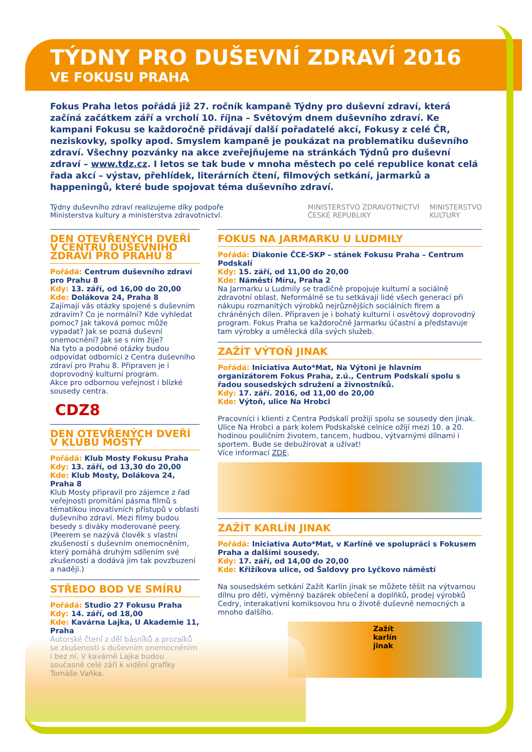TÝDNY PRO DUŠEVNÍ ZDRAVÍ 2016
VE FOKUSU PRAHA
Fokus Praha letos pořádá již 27. ročník kampaně Týdny pro duševní zdraví, která začíná začátkem září a vrcholí 10. října – Světovým dnem duševního zdraví. Ke kampani Fokusu se každoročně přidávají další pořadatelé akcí, Fokusy z celé ČR, neziskovky, spolky apod. Smyslem kampaně je poukázat na problematiku duševního zdraví. Všechny pozvánky na akce zveřejňujeme na stránkách Týdnů pro duševní zdraví – www.tdz.cz. I letos se tak bude v mnoha městech po celé republice konat celá řada akcí – výstav, přehlídek, literárních čtení, filmových setkání, jarmarků a happeningů, které bude spojovat téma duševního zdraví.
Týdny duševního zdraví realizujeme díky podpoře
Ministerstva kultury a ministerstva zdravotnictví.
MINISTERSTVO ZDRAVOTNICTVÍ
ČESKÉ REPUBLIKY MINISTERSTVO
KULTURY
DEN OTEVŘENÝCH DVEŘÍ V CENTRU DUŠEVNÍHO ZDRAVÍ PRO PRAHU 8
Pořádá: Centrum duševního zdraví pro Prahu 8
Kdy: 13. září, od 16,00 do 20,00
Kde: Dolákova 24, Praha 8
Zajímají vás otázky spojené s duševním zdravím? Co je normální? Kde vyhledat pomoc? Jak taková pomoc může vypadat? Jak se pozná duševní onemocnění? Jak se s ním žije?
Na tyto a podobné otázky budou odpovídat odborníci z Centra duševního zdraví pro Prahu 8. Připraven je i doprovodný kulturní program.
Akce pro odbornou veřejnost i blízké sousedy centra.
CDZ8
DEN OTEVŘENÝCH DVEŘÍ
V KLUBU MOSTY
Pořádá: Klub Mosty Fokusu Praha
Kdy: 13. září, od 13,30 do 20,00
Kde: Klub Mosty, Dolákova 24, Praha 8
Klub Mosty připravil pro zájemce z řad veřejnosti promítání pásma filmů s tématikou inovativních přístupů v oblasti duševního zdraví. Mezi filmy budou besedy s diváky moderované peery. (Peerem se nazývá člověk s vlastní zkušeností s duševním onemocněním, který pomáhá druhým sdílením své zkušenosti a dodává jim tak povzbuzení a naději.)
STŘEDO BOD VE SMÍRU
Pořádá: Studio 27 Fokusu Praha
Kdy: 14. září, od 18,00
Kde: Kavárna Lajka, U Akademie 11, Praha
Autorské čtení z děl básníků a prozaiků se zkušeností s duševním onemocněním i bez ní. V kavárně Lajka budou současně celé září k vidění grafiky Tomáše Vaňka.
FOKUS NA JARMARKU U LUDMILY
Pořádá: Diakonie ČCE-SKP – stánek Fokusu Praha – Centrum Podskalí
Kdy: 15. září, od 11,00 do 20,00
Kde: Náměstí Míru, Praha 2
Na Jarmarku u Ludmily se tradičně propojuje kulturní a sociálně zdravotní oblast. Neformálně se tu setkávají lidé všech generací při nákupu rozmanitých výrobků nejrůznějších sociálních firem a chráněných dílen. Připraven je i bohatý kulturní i osvětový doprovodný program. Fokus Praha se každoročně Jarmarku účastní a představuje tam výrobky a umělecká díla svých služeb.
ZAŽÍT VÝTOŇ JINAK
Pořádá: Iniciativa Auto*Mat, Na Výtoni je hlavním organizátorem Fokus Praha, z.ú., Centrum Podskalí spolu s řadou sousedských sdružení a živnostníků.
Kdy: 17. září. 2016, od 11,00 do 20,00
Kde: Výtoň, ulice Na Hrobci
Pracovníci i klienti z Centra Podskalí prožijí spolu se sousedy den jinak. Ulice Na Hrobci a park kolem Podskalské celnice ožijí mezi 10. a 20. hodinou pouličním životem, tancem, hudbou, výtvarnými dílnami i sportem. Bude se debužírovat a užívat!
Více informací ZDE.
ZAŽÍT KARLÍN JINAK
Pořádá: Iniciativa Auto*Mat, v Karlíně ve spolupráci s Fokusem Praha a dalšími sousedy.
Kdy: 17. září, od 14,00 do 20,00
Kde: Křižíkova ulice, od Šaldovy pro Lyčkovo náměstí
Na sousedském setkání Zažít Karlín jinak se můžete těšit na výtvarnou dílnu pro děti, výměnný bazárek oblečení a doplňků, prodej výrobků Cedry, interakativní komiksovou hru o životě duševně nemocných a mnoho dalšího.
Zažít karlín jinak